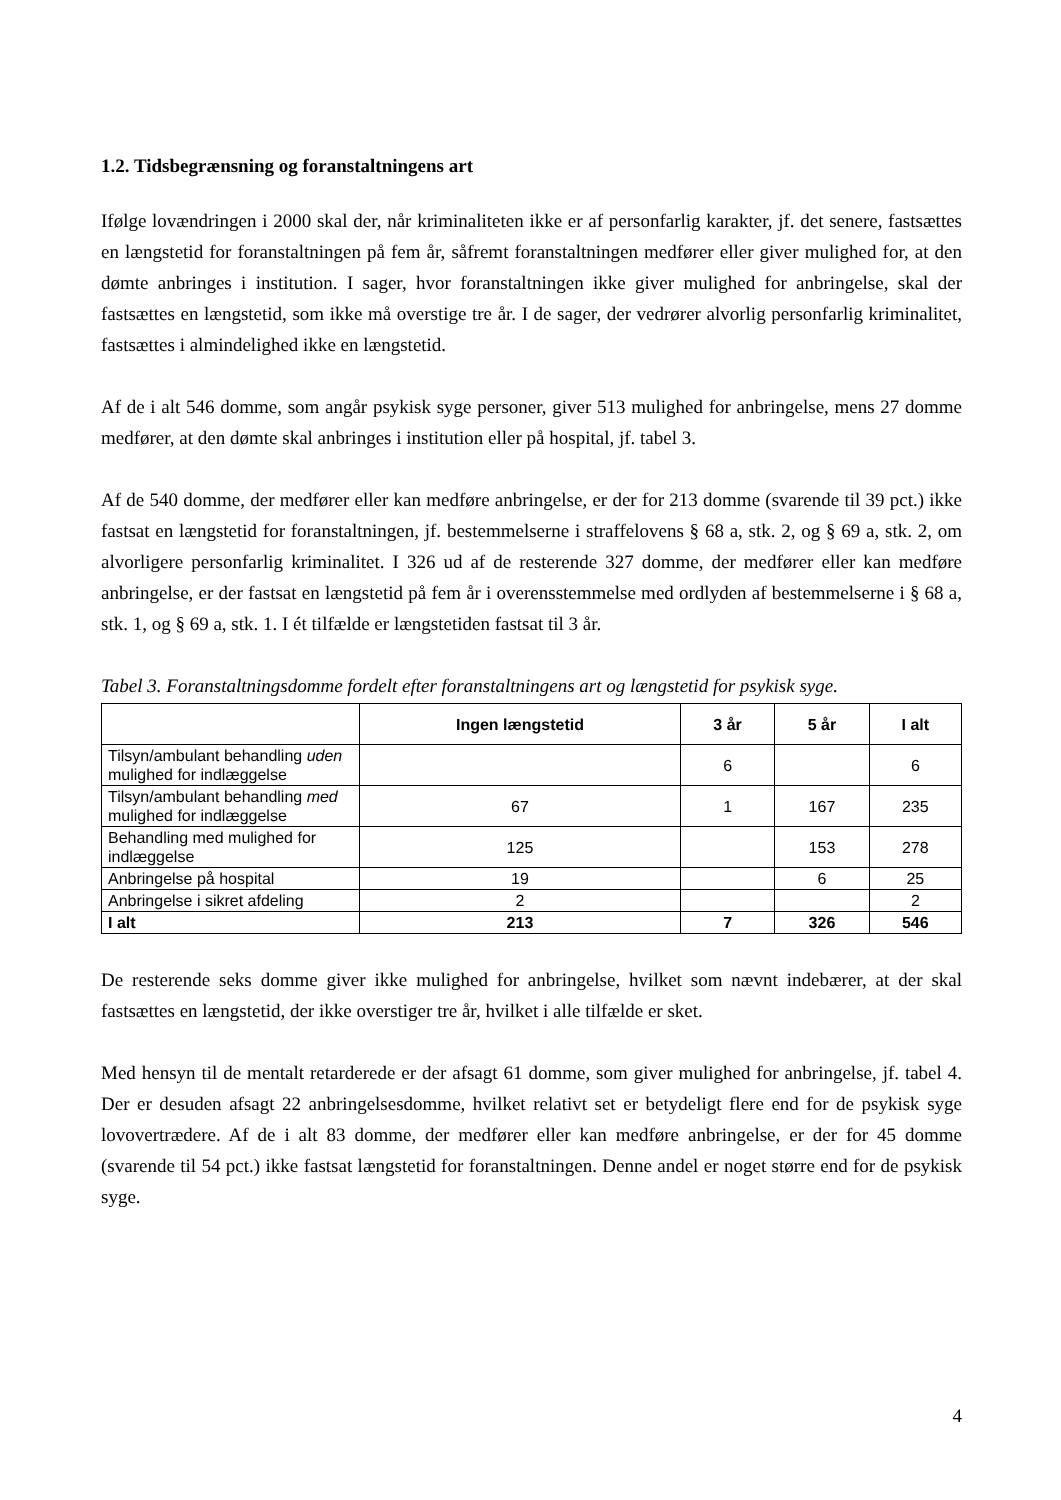1.2. Tidsbegrænsning og foranstaltningens art
Ifølge lovændringen i 2000 skal der, når kriminaliteten ikke er af personfarlig karakter, jf. det senere, fastsættes en længstetid for foranstaltningen på fem år, såfremt foranstaltningen medfører eller giver mulighed for, at den dømte anbringes i institution. I sager, hvor foranstaltningen ikke giver mulighed for anbringelse, skal der fastsættes en længstetid, som ikke må overstige tre år. I de sager, der vedrører alvorlig personfarlig kriminalitet, fastsættes i almindelighed ikke en længstetid.
Af de i alt 546 domme, som angår psykisk syge personer, giver 513 mulighed for anbringelse, mens 27 domme medfører, at den dømte skal anbringes i institution eller på hospital, jf. tabel 3.
Af de 540 domme, der medfører eller kan medføre anbringelse, er der for 213 domme (svarende til 39 pct.) ikke fastsat en længstetid for foranstaltningen, jf. bestemmelserne i straffelovens § 68 a, stk. 2, og § 69 a, stk. 2, om alvorligere personfarlig kriminalitet. I 326 ud af de resterende 327 domme, der medfører eller kan medføre anbringelse, er der fastsat en længstetid på fem år i overensstemmelse med ordlyden af bestemmelserne i § 68 a, stk. 1, og § 69 a, stk. 1. I ét tilfælde er længstetiden fastsat til 3 år.
Tabel 3. Foranstaltningsdomme fordelt efter foranstaltningens art og længstetid for psykisk syge.
| | Ingen længstetid | 3 år | 5 år | I alt |
| --- | --- | --- | --- | --- |
| Tilsyn/ambulant behandling uden mulighed for indlæggelse | | 6 | | 6 |
| Tilsyn/ambulant behandling med mulighed for indlæggelse | 67 | 1 | 167 | 235 |
| Behandling med mulighed for indlæggelse | 125 | | 153 | 278 |
| Anbringelse på hospital | 19 | | 6 | 25 |
| Anbringelse i sikret afdeling | 2 | | | 2 |
| I alt | 213 | 7 | 326 | 546 |
De resterende seks domme giver ikke mulighed for anbringelse, hvilket som nævnt indebærer, at der skal fastsættes en længstetid, der ikke overstiger tre år, hvilket i alle tilfælde er sket.
Med hensyn til de mentalt retarderede er der afsagt 61 domme, som giver mulighed for anbringelse, jf. tabel 4. Der er desuden afsagt 22 anbringelsesdomme, hvilket relativt set er betydeligt flere end for de psykisk syge lovovertrædere. Af de i alt 83 domme, der medfører eller kan medføre anbringelse, er der for 45 domme (svarende til 54 pct.) ikke fastsat længstetid for foranstaltningen. Denne andel er noget større end for de psykisk syge.
4